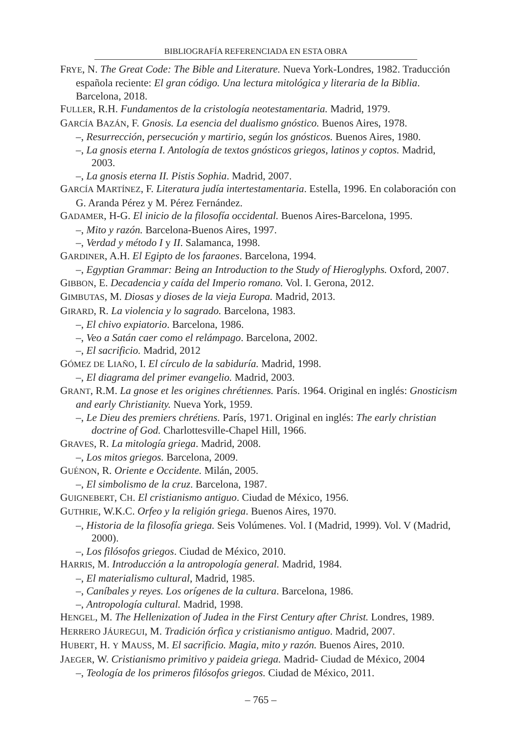BIBLIOGRAFÍA REFERENCIADA EN ESTA OBRA
FRYE, N. The Great Code: The Bible and Literature. Nueva York-Londres, 1982. Traducción española reciente: El gran código. Una lectura mitológica y literaria de la Biblia. Barcelona, 2018.
FULLER, R.H. Fundamentos de la cristología neotestamentaria. Madrid, 1979.
GARCÍA BAZÁN, F. Gnosis. La esencia del dualismo gnóstico. Buenos Aires, 1978.
–, Resurrección, persecución y martirio, según los gnósticos. Buenos Aires, 1980.
–, La gnosis eterna I. Antología de textos gnósticos griegos, latinos y coptos. Madrid, 2003.
–, La gnosis eterna II. Pistis Sophia. Madrid, 2007.
GARCÍA MARTÍNEZ, F. Literatura judía intertestamentaria. Estella, 1996. En colaboración con G. Aranda Pérez y M. Pérez Fernández.
GADAMER, H-G. El inicio de la filosofía occidental. Buenos Aires-Barcelona, 1995.
–, Mito y razón. Barcelona-Buenos Aires, 1997.
–, Verdad y método I y II. Salamanca, 1998.
GARDINER, A.H. El Egipto de los faraones. Barcelona, 1994.
–, Egyptian Grammar: Being an Introduction to the Study of Hieroglyphs. Oxford, 2007.
GIBBON, E. Decadencia y caída del Imperio romano. Vol. I. Gerona, 2012.
GIMBUTAS, M. Diosas y dioses de la vieja Europa. Madrid, 2013.
GIRARD, R. La violencia y lo sagrado. Barcelona, 1983.
–, El chivo expiatorio. Barcelona, 1986.
–, Veo a Satán caer como el relámpago. Barcelona, 2002.
–, El sacrificio. Madrid, 2012
GÓMEZ DE LIAÑO, I. El círculo de la sabiduría. Madrid, 1998.
–, El diagrama del primer evangelio. Madrid, 2003.
GRANT, R.M. La gnose et les origines chrétiennes. París. 1964. Original en inglés: Gnosticism and early Christianity. Nueva York, 1959.
–, Le Dieu des premiers chrétiens. París, 1971. Original en inglés: The early christian doctrine of God. Charlottesville-Chapel Hill, 1966.
GRAVES, R. La mitología griega. Madrid, 2008.
–, Los mitos griegos. Barcelona, 2009.
GUÉNON, R. Oriente e Occidente. Milán, 2005.
–, El simbolismo de la cruz. Barcelona, 1987.
GUIGNEBERT, CH. El cristianismo antiguo. Ciudad de México, 1956.
GUTHRIE, W.K.C. Orfeo y la religión griega. Buenos Aires, 1970.
–, Historia de la filosofía griega. Seis Volúmenes. Vol. I (Madrid, 1999). Vol. V (Madrid, 2000).
–, Los filósofos griegos. Ciudad de México, 2010.
HARRIS, M. Introducción a la antropología general. Madrid, 1984.
–, El materialismo cultural, Madrid, 1985.
–, Caníbales y reyes. Los orígenes de la cultura. Barcelona, 1986.
–, Antropología cultural. Madrid, 1998.
HENGEL, M. The Hellenization of Judea in the First Century after Christ. Londres, 1989.
HERRERO JÁUREGUI, M. Tradición órfica y cristianismo antiguo. Madrid, 2007.
HUBERT, H. Y MAUSS, M. El sacrificio. Magia, mito y razón. Buenos Aires, 2010.
JAEGER, W. Cristianismo primitivo y paideia griega. Madrid- Ciudad de México, 2004
–, Teología de los primeros filósofos griegos. Ciudad de México, 2011.
– 765 –